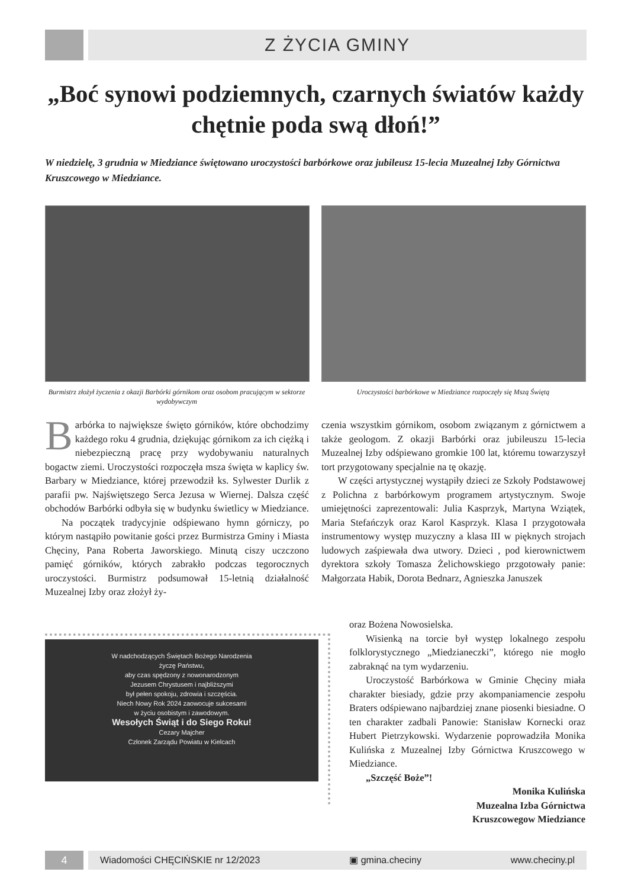Z ŻYCIA GMINY
„Boć synowi podziemnych, czarnych światów każdy chętnie poda swą dłoń!”
W niedzielę, 3 grudnia w Miedziance świętowano uroczystości barbórkowe oraz jubileusz 15-lecia Muzealnej Izby Górnictwa Kruszcowego w Miedziance.
Burmistrz złożył życzenia z okazji Barbórki górnikom oraz osobom pracującym w sektorze wydobywczym
Uroczystości barbórkowe w Miedziance rozpoczęły się Mszą Świętą
Barbórka to największe święto górników, które obchodzimy każdego roku 4 grudnia, dziękując górnikom za ich ciężką i niebezpieczną pracę przy wydobywaniu naturalnych bogactw ziemi. Uroczystości rozpoczęła msza święta w kaplicy św. Barbary w Miedziance, której przewodził ks. Sylwester Durlik z parafii pw. Najświętszego Serca Jezusa w Wiernej. Dalsza część obchodów Barbórki odbyła się w budynku świetlicy w Miedziance.
Na początek tradycyjnie odśpiewano hymn górniczy, po którym nastąpiło powitanie gości przez Burmistrza Gminy i Miasta Chęciny, Pana Roberta Jaworskiego. Minutą ciszy uczczono pamięć górników, których zabrakło podczas tegorocznych uroczystości. Burmistrz podsumował 15-letnią działalność Muzealnej Izby oraz złożył ży-
czenia wszystkim górnikom, osobom związanym z górnictwem a także geologom. Z okazji Barbórki oraz jubileuszu 15-lecia Muzealnej Izby odśpiewano gromkie 100 lat, któremu towarzyszył tort przygotowany specjalnie na tę okazję.
W części artystycznej wystąpiły dzieci ze Szkoły Podstawowej z Polichna z barbórkowym programem artystycznym. Swoje umiejętności zaprezentowali: Julia Kasprzyk, Martyna Wziątek, Maria Stefańczyk oraz Karol Kasprzyk. Klasa I przygotowała instrumentowy występ muzyczny a klasa III w pięknych strojach ludowych zaśpiewała dwa utwory. Dzieci , pod kierownictwem dyrektora szkoły Tomasza Żelichowskiego przgotowały panie: Małgorzata Habik, Dorota Bednarz, Agnieszka Januszek
W nadchodzących Świętach Bożego Narodzenia
życzę Państwu,
aby czas spędzony z nowonarodzonym
Jezusem Chrystusem i najbliższymi
był pełen spokoju, zdrowia i szczęścia.
Niech Nowy Rok 2024 zaowocuje sukcesami
w życiu osobistym i zawodowym.
Wesołych Świąt i do Siego Roku!
Cezary Majcher
Członek Zarządu Powiatu w Kielcach
oraz Bożena Nowosielska.
Wisienką na torcie był występ lokalnego zespołu folklorystycznego „Miedzianeczki”, którego nie mogło zabraknąć na tym wydarzeniu.
Uroczystość Barbórkowa w Gminie Chęciny miała charakter biesiady, gdzie przy akompaniamencie zespołu Braters odśpiewano najbardziej znane piosenki biesiadne. O ten charakter zadbali Panowie: Stanisław Kornecki oraz Hubert Pietrzykowski. Wydarzenie poprowadziła Monika Kulińska z Muzealnej Izby Górnictwa Kruszcowego w Miedziance.
„Szczęść Boże”!
Monika Kulińska
Muzealna Izba Górnictwa
Kruszcowegow Miedziance
4 Wiadomości CHĘCIŃSKIE nr 12/2023 ▣ gmina.checiny www.checiny.pl